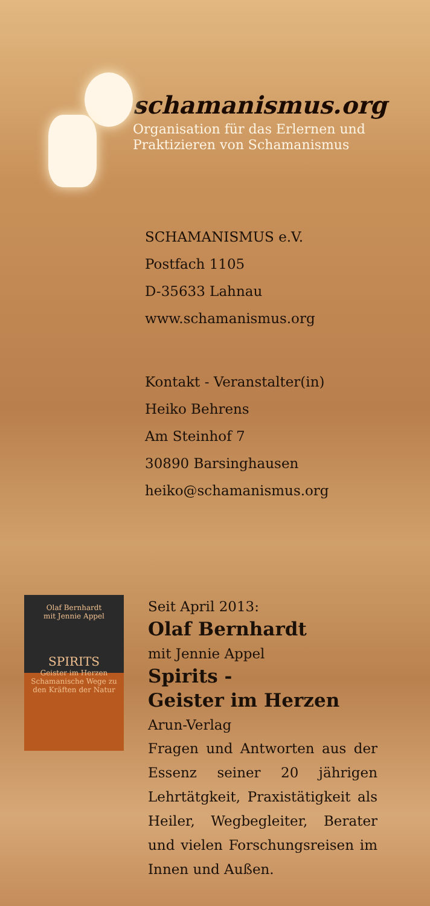schamanismus.org
Organisation für das Erlernen und
Praktizieren von Schamanismus
SCHAMANISMUS e.V.
Postfach 1105
D-35633 Lahnau
www.schamanismus.org
Kontakt - Veranstalter(in)
Heiko Behrens
Am Steinhof 7
30890 Barsinghausen
heiko@schamanismus.org
Olaf Bernhardt
mit Jennie Appel
SPIRITS
Geister im Herzen
Schamanische Wege zu den Kräften der Natur
Seit April 2013:
Olaf Bernhardt
mit Jennie Appel
Spirits -
Geister im Herzen
Arun-Verlag
Fragen und Antworten aus der Essenz seiner 20 jährigen Lehrtätgkeit, Praxistätigkeit als Heiler, Wegbegleiter, Berater und vielen Forschungsreisen im Innen und Außen.